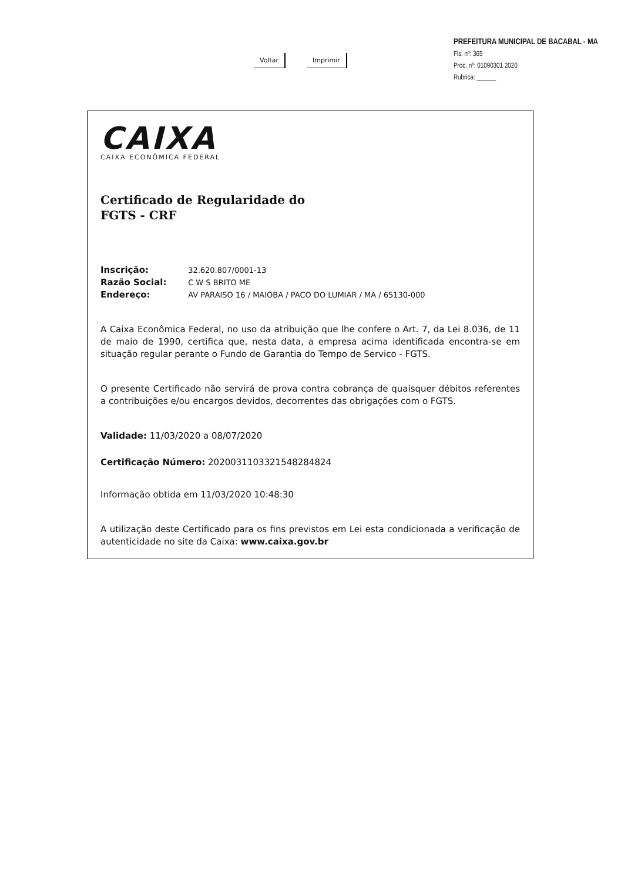Voltar Imprimir
PREFEITURA MUNICIPAL DE BACABAL - MA
Fls. nº: 365
Proc. nº: 01090301 2020
Rubrica: ______
CAIXA
CAIXA ECONÔMICA FEDERAL
Certificado de Regularidade do
FGTS - CRF
Inscrição: 32.620.807/0001-13
Razão Social: C W S BRITO ME
Endereço: AV PARAISO 16 / MAIOBA / PACO DO LUMIAR / MA / 65130-000
A Caixa Econômica Federal, no uso da atribuição que lhe confere o Art. 7, da Lei 8.036, de 11 de maio de 1990, certifica que, nesta data, a empresa acima identificada encontra-se em situação regular perante o Fundo de Garantia do Tempo de Servico - FGTS.
O presente Certificado não servirá de prova contra cobrança de quaisquer débitos referentes a contribuições e/ou encargos devidos, decorrentes das obrigações com o FGTS.
Validade: 11/03/2020 a 08/07/2020
Certificação Número: 2020031103321548284824
Informação obtida em 11/03/2020 10:48:30
A utilização deste Certificado para os fins previstos em Lei esta condicionada a verificação de autenticidade no site da Caixa: www.caixa.gov.br